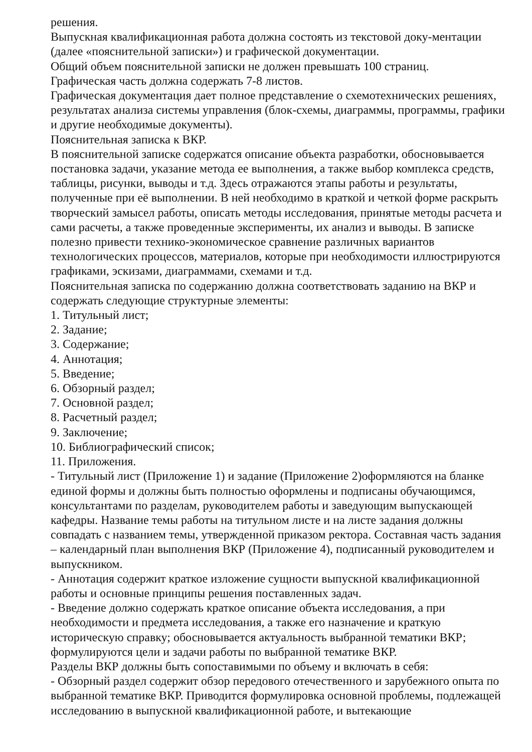решения.
Выпускная квалификационная работа должна состоять из текстовой доку-ментации (далее «пояснительной записки») и графической документации.
Общий объем пояснительной записки не должен превышать 100 страниц.
Графическая часть должна содержать 7-8 листов.
Графическая документация дает полное представление о схемотехнических решениях, результатах анализа системы управления (блок-схемы, диаграммы, программы, графики и другие необходимые документы).
Пояснительная записка к ВКР.
В пояснительной записке содержатся описание объекта разработки, обосновывается постановка задачи, указание метода ее выполнения, а также выбор комплекса средств, таблицы, рисунки, выводы и т.д. Здесь отражаются этапы работы и результаты, полученные при её выполнении. В ней необходимо в краткой и четкой форме раскрыть творческий замысел работы, описать методы исследования, принятые методы расчета и сами расчеты, а также проведенные эксперименты, их анализ и выводы. В записке полезно привести технико-экономическое сравнение различных вариантов технологических процессов, материалов, которые при необходимости иллюстрируются графиками, эскизами, диаграммами, схемами и т.д.
Пояснительная записка по содержанию должна соответствовать заданию на ВКР и содержать следующие структурные элементы:
1. Титульный лист;
2. Задание;
3. Содержание;
4. Аннотация;
5. Введение;
6. Обзорный раздел;
7. Основной раздел;
8. Расчетный раздел;
9. Заключение;
10. Библиографический список;
11. Приложения.
- Титульный лист (Приложение 1) и задание (Приложение 2)оформляются на бланке единой формы и должны быть полностью оформлены и подписаны обучающимся, консультантами по разделам, руководителем работы и заведующим выпускающей кафедры. Название темы работы на титульном листе и на листе задания должны совпадать с названием темы, утвержденной приказом ректора. Составная часть задания – календарный план выполнения ВКР (Приложение 4), подписанный руководителем и выпускником.
- Аннотация содержит краткое изложение сущности выпускной квалификационной работы и основные принципы решения поставленных задач.
- Введение должно содержать краткое описание объекта исследования, а при необходимости и предмета исследования, а также его назначение и краткую историческую справку; обосновывается актуальность выбранной тематики ВКР; формулируются цели и задачи работы по выбранной тематике ВКР.
Разделы ВКР должны быть сопоставимыми по объему и включать в себя:
- Обзорный раздел содержит обзор передового отечественного и зарубежного опыта по выбранной тематике ВКР. Приводится формулировка основной проблемы, подлежащей исследованию в выпускной квалификационной работе, и вытекающие